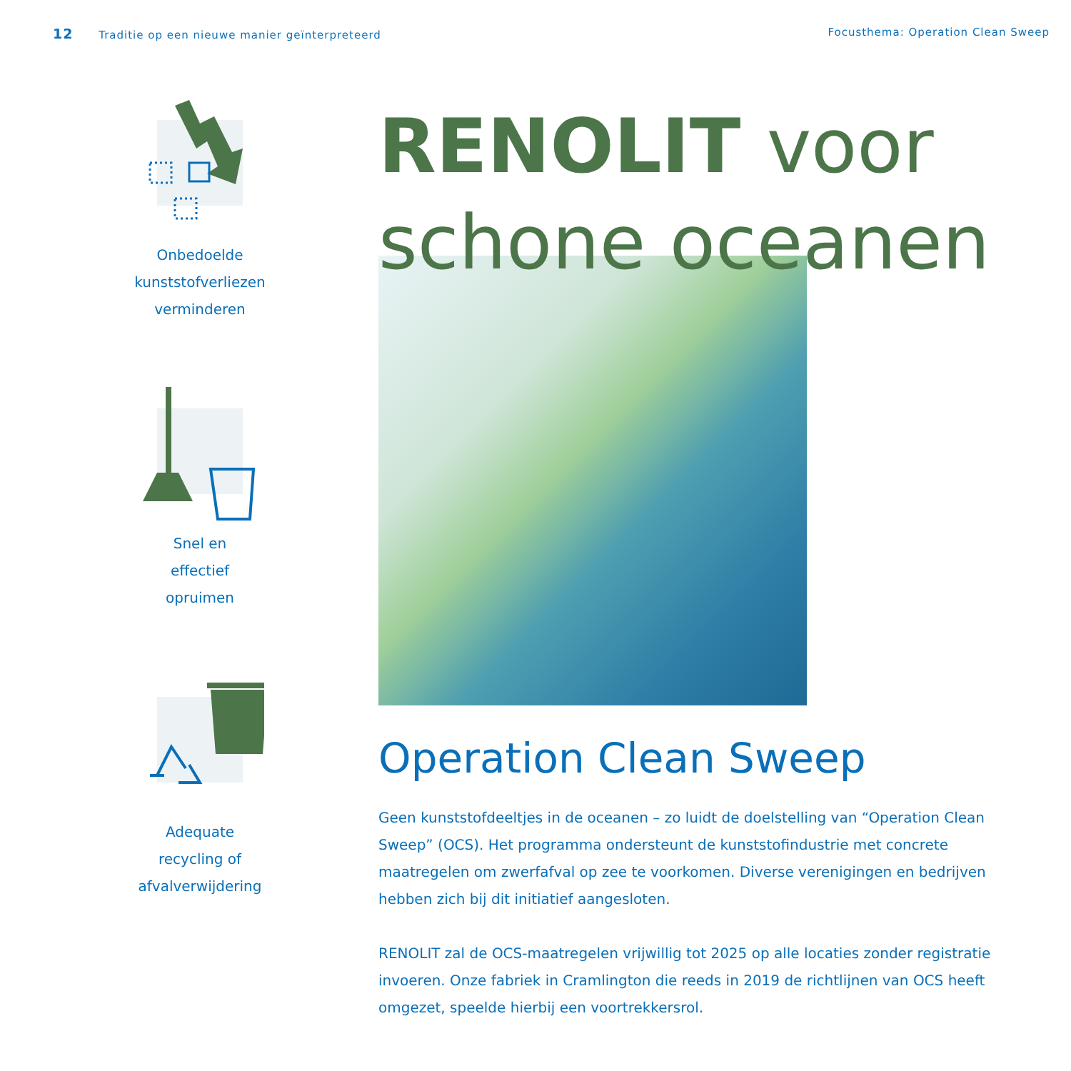12 Traditie op een nieuwe manier geïnterpreteerd
Focusthema: Operation Clean Sweep
Onbedoelde
kunststofverliezen
verminderen
Snel en
effectief
opruimen
Adequate
recycling of
afvalverwijdering
RENOLIT voor
schone oceanen
Operation Clean Sweep
Geen kunststofdeeltjes in de oceanen – zo luidt de doelstelling van “Operation Clean Sweep” (OCS). Het programma ondersteunt de kunststofindustrie met concrete maatregelen om zwerfafval op zee te voorkomen. Diverse verenigingen en bedrijven hebben zich bij dit initiatief aangesloten.
RENOLIT zal de OCS-maatregelen vrijwillig tot 2025 op alle locaties zonder registratie invoeren. Onze fabriek in Cramlington die reeds in 2019 de richtlijnen van OCS heeft omgezet, speelde hierbij een voortrekkersrol.